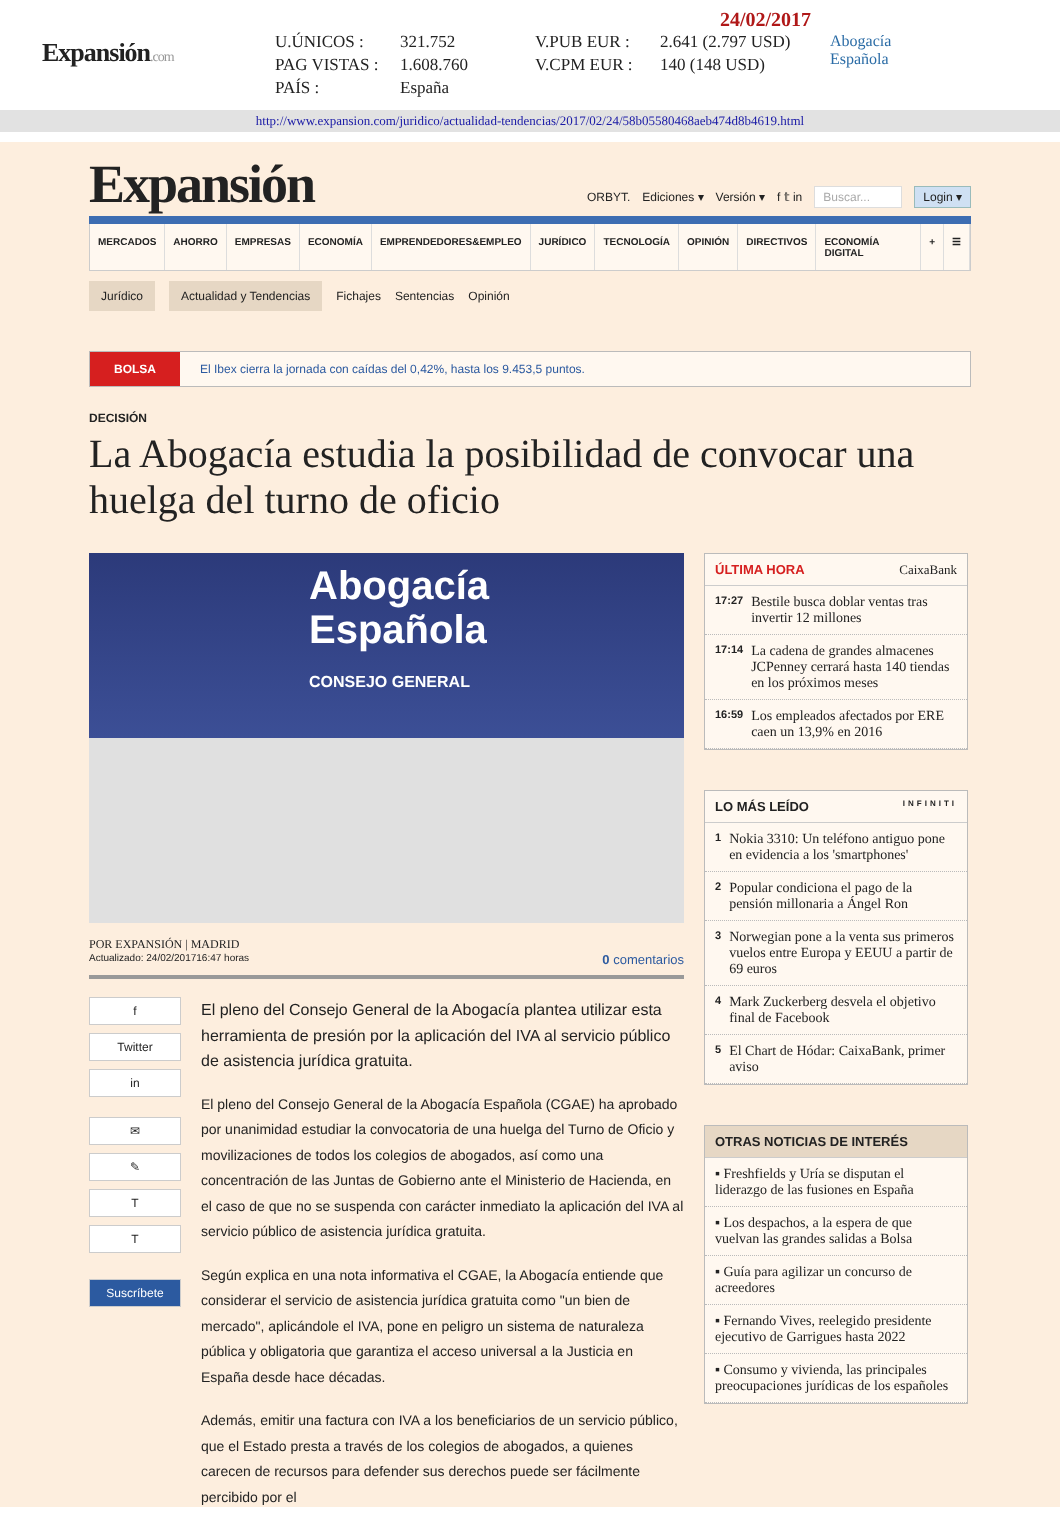Expansión.com
24/02/2017
U.ÚNICOS :
PAG VISTAS :
PAÍS :
321.752
1.608.760
España
V.PUB EUR :
V.CPM EUR :
2.641 (2.797 USD)
140 (148 USD)
Abogacía
Española
http://www.expansion.com/juridico/actualidad-tendencias/2017/02/24/58b05580468aeb474d8b4619.html
Expansión
ORBYT. Ediciones ▾ Versión ▾ f 𝕥 in Buscar... Login ▾
MERCADOS AHORRO EMPRESAS ECONOMÍA EMPRENDEDORES&EMPLEO JURÍDICO TECNOLOGÍA OPINIÓN DIRECTIVOS ECONOMÍA DIGITAL + ☰
Jurídico Actualidad y Tendencias Fichajes Sentencias Opinión
BOLSA El Ibex cierra la jornada con caídas del 0,42%, hasta los 9.453,5 puntos.
DECISIÓN
La Abogacía estudia la posibilidad de convocar una huelga del turno de oficio
Abogacía
Española
CONSEJO GENERAL
POR EXPANSIÓN | MADRID
Actualizado: 24/02/201716:47 horas
0 comentarios
f
Twitter
in
✉
✎
T
T
Suscríbete
El pleno del Consejo General de la Abogacía plantea utilizar esta herramienta de presión por la aplicación del IVA al servicio público de asistencia jurídica gratuita.
El pleno del Consejo General de la Abogacía Española (CGAE) ha aprobado por unanimidad estudiar la convocatoria de una huelga del Turno de Oficio y movilizaciones de todos los colegios de abogados, así como una concentración de las Juntas de Gobierno ante el Ministerio de Hacienda, en el caso de que no se suspenda con carácter inmediato la aplicación del IVA al servicio público de asistencia jurídica gratuita.
Según explica en una nota informativa el CGAE, la Abogacía entiende que considerar el servicio de asistencia jurídica gratuita como "un bien de mercado", aplicándole el IVA, pone en peligro un sistema de naturaleza pública y obligatoria que garantiza el acceso universal a la Justicia en España desde hace décadas.
Además, emitir una factura con IVA a los beneficiarios de un servicio público, que el Estado presta a través de los colegios de abogados, a quienes carecen de recursos para defender sus derechos puede ser fácilmente percibido por el
ÚLTIMA HORA CaixaBank
17:27 Bestile busca doblar ventas tras invertir 12 millones
17:14 La cadena de grandes almacenes JCPenney cerrará hasta 140 tiendas en los próximos meses
16:59 Los empleados afectados por ERE caen un 13,9% en 2016
LO MÁS LEÍDO INFINITI
1 Nokia 3310: Un teléfono antiguo pone en evidencia a los 'smartphones'
2 Popular condiciona el pago de la pensión millonaria a Ángel Ron
3 Norwegian pone a la venta sus primeros vuelos entre Europa y EEUU a partir de 69 euros
4 Mark Zuckerberg desvela el objetivo final de Facebook
5 El Chart de Hódar: CaixaBank, primer aviso
OTRAS NOTICIAS DE INTERÉS
▪ Freshfields y Uría se disputan el liderazgo de las fusiones en España
▪ Los despachos, a la espera de que vuelvan las grandes salidas a Bolsa
▪ Guía para agilizar un concurso de acreedores
▪ Fernando Vives, reelegido presidente ejecutivo de Garrigues hasta 2022
▪ Consumo y vivienda, las principales preocupaciones jurídicas de los españoles